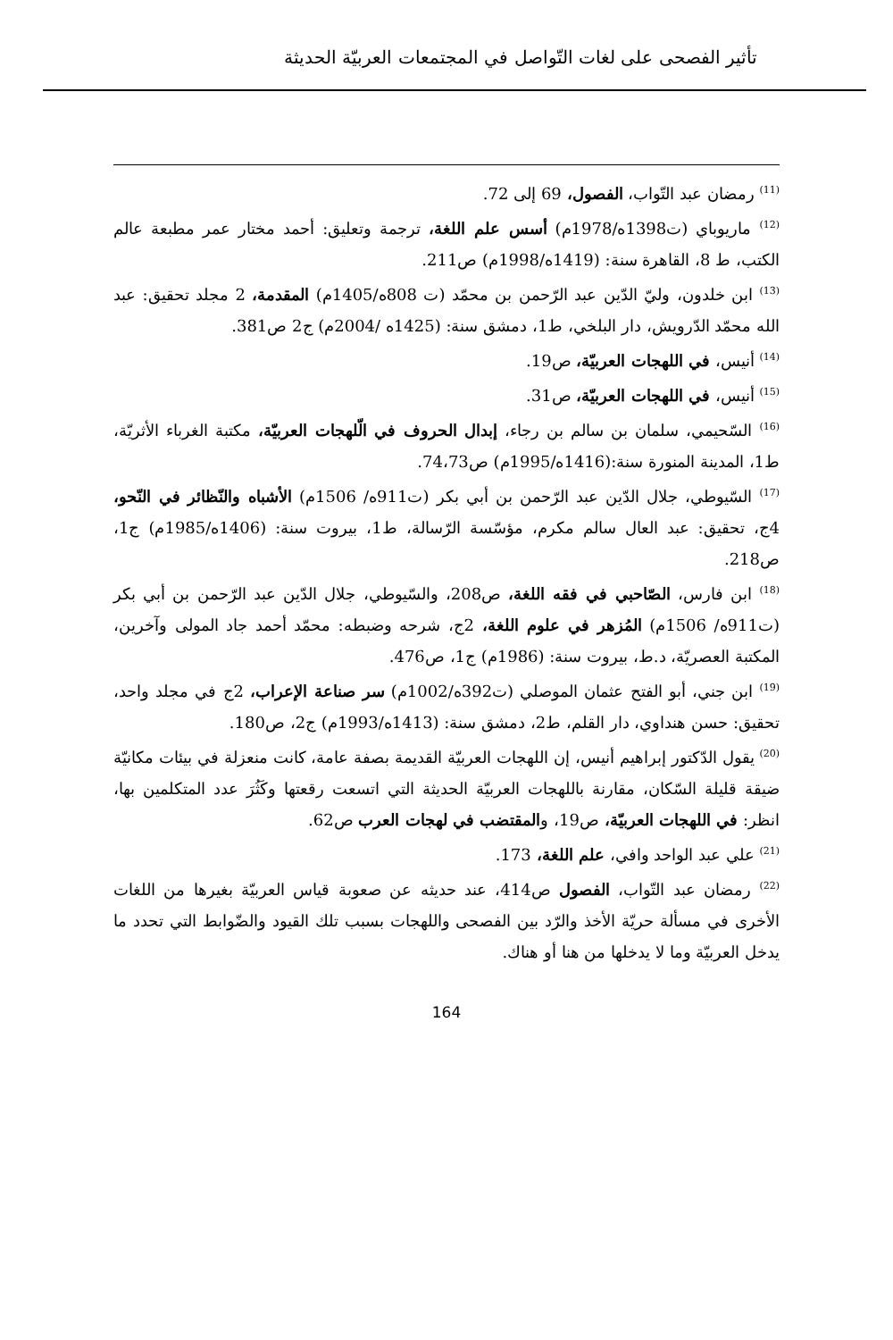تأثير الفصحى على لغات التّواصل في المجتمعات العربيّة الحديثة
<sup>(11)</sup> رمضان عبد التّواب، الفصول، 69 إلى 72.
<sup>(12)</sup> ماريوباي (ت1398ه/1978م) أسس علم اللغة، ترجمة وتعليق: أحمد مختار عمر مطبعة عالم الكتب، ط 8، القاهرة سنة: (1419ه/1998م) ص211.
<sup>(13)</sup> ابن خلدون، وليّ الدّين عبد الرّحمن بن محمّد (ت 808ه/1405م) المقدمة، 2 مجلد تحقيق: عبد الله محمّد الدّرويش، دار البلخي، ط1، دمشق سنة: (1425ه /2004م) ج2 ص381.
<sup>(14)</sup> أنيس، في اللهجات العربيّة، ص19.
<sup>(15)</sup> أنيس، في اللهجات العربيّة، ص31.
<sup>(16)</sup> السّحيمي، سلمان بن سالم بن رجاء، إبدال الحروف في الّلهجات العربيّة، مكتبة الغرباء الأثريّة، ط1، المدينة المنورة سنة:(1416ه/1995م) ص74،73.
<sup>(17)</sup> السّيوطي، جلال الدّين عبد الرّحمن بن أبي بكر (ت911ه/ 1506م) الأشباه والنّظائر في النّحو، 4ج، تحقيق: عبد العال سالم مكرم، مؤسّسة الرّسالة، ط1، بيروت سنة: (1406ه/1985م) ج1، ص218.
<sup>(18)</sup> ابن فارس، الصّاحبي في فقه اللغة، ص208، والسّيوطي، جلال الدّين عبد الرّحمن بن أبي بكر (ت911ه/ 1506م) المُزهر في علوم اللغة، 2ج، شرحه وضبطه: محمّد أحمد جاد المولى وآخرين، المكتبة العصريّة، د.ط، بيروت سنة: (1986م) ج1، ص476.
<sup>(19)</sup> ابن جني، أبو الفتح عثمان الموصلي (ت392ه/1002م) سر صناعة الإعراب، 2ج في مجلد واحد، تحقيق: حسن هنداوي، دار القلم، ط2، دمشق سنة: (1413ه/1993م) ج2، ص180.
<sup>(20)</sup> يقول الدّكتور إبراهيم أنيس، إن اللهجات العربيّة القديمة بصفة عامة، كانت منعزلة في بيئات مكانيّة ضيقة قليلة السّكان، مقارنة باللهجات العربيّة الحديثة التي اتسعت رقعتها وكَثُرَ عدد المتكلمين بها، انظر: في اللهجات العربيّة، ص19، والمقتضب في لهجات العرب ص62.
<sup>(21)</sup> علي عبد الواحد وافي، علم اللغة، 173.
<sup>(22)</sup> رمضان عبد التّواب، الفصول ص414، عند حديثه عن صعوبة قياس العربيّة بغيرها من اللغات الأخرى في مسألة حريّة الأخذ والرّد بين الفصحى واللهجات بسبب تلك القيود والضّوابط التي تحدد ما يدخل العربيّة وما لا يدخلها من هنا أو هناك.
164